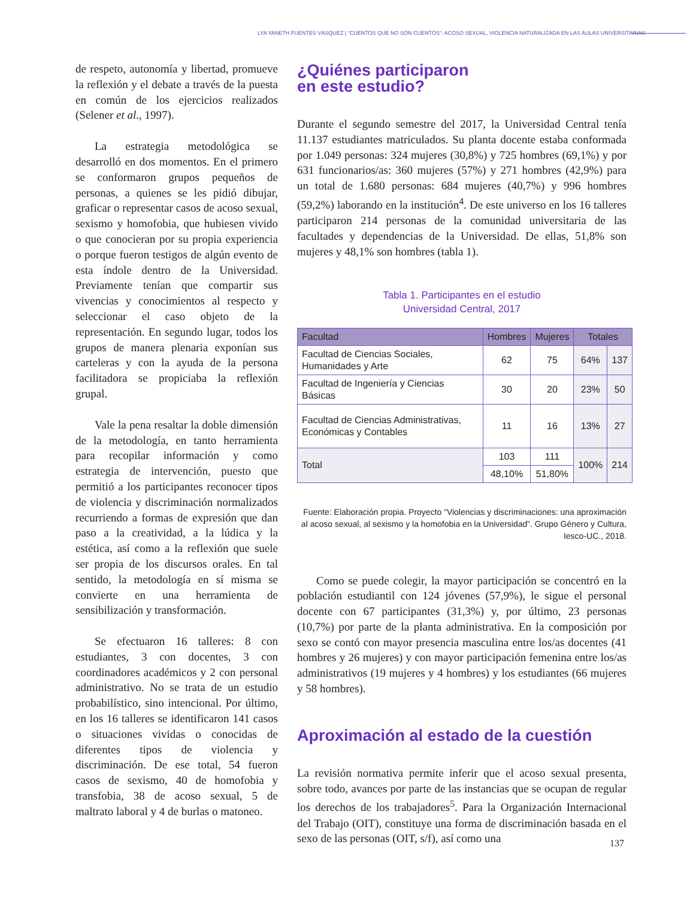LYA YANETH FUENTES VÁSQUEZ | “CUENTOS QUE NO SON CUENTOS”: ACOSO SEXUAL, VIOLENCIA NATURALIZADA EN LAS AULAS UNIVERSITARIAS
de respeto, autonomía y libertad, promueve la reflexión y el debate a través de la puesta en común de los ejercicios realizados (Selener et al., 1997).
La estrategia metodológica se desarrolló en dos momentos. En el primero se conformaron grupos pequeños de personas, a quienes se les pidió dibujar, graficar o representar casos de acoso sexual, sexismo y homofobia, que hubiesen vivido o que conocieran por su propia experiencia o porque fueron testigos de algún evento de esta índole dentro de la Universidad. Previamente tenían que compartir sus vivencias y conocimientos al respecto y seleccionar el caso objeto de la representación. En segundo lugar, todos los grupos de manera plenaria exponían sus carteleras y con la ayuda de la persona facilitadora se propiciaba la reflexión grupal.
Vale la pena resaltar la doble dimensión de la metodología, en tanto herramienta para recopilar información y como estrategia de intervención, puesto que permitió a los participantes reconocer tipos de violencia y discriminación normalizados recurriendo a formas de expresión que dan paso a la creatividad, a la lúdica y la estética, así como a la reflexión que suele ser propia de los discursos orales. En tal sentido, la metodología en sí misma se convierte en una herramienta de sensibilización y transformación.
Se efectuaron 16 talleres: 8 con estudiantes, 3 con docentes, 3 con coordinadores académicos y 2 con personal administrativo. No se trata de un estudio probabilístico, sino intencional. Por último, en los 16 talleres se identificaron 141 casos o situaciones vividas o conocidas de diferentes tipos de violencia y discriminación. De ese total, 54 fueron casos de sexismo, 40 de homofobia y transfobia, 38 de acoso sexual, 5 de maltrato laboral y 4 de burlas o matoneo.
¿Quiénes participaron
en este estudio?
Durante el segundo semestre del 2017, la Universidad Central tenía 11.137 estudiantes matriculados. Su planta docente estaba conformada por 1.049 personas: 324 mujeres (30,8%) y 725 hombres (69,1%) y por 631 funcionarios/as: 360 mujeres (57%) y 271 hombres (42,9%) para un total de 1.680 personas: 684 mujeres (40,7%) y 996 hombres (59,2%) laborando en la institución<sup>4</sup>. De este universo en los 16 talleres participaron 214 personas de la comunidad universitaria de las facultades y dependencias de la Universidad. De ellas, 51,8% son mujeres y 48,1% son hombres (tabla 1).
Tabla 1. Participantes en el estudio
Universidad Central, 2017
| Facultad | Hombres | Mujeres | Totales | |
| --- | --- | --- | --- | --- |
| Facultad de Ciencias Sociales, Humanidades y Arte | 62 | 75 | 64% | 137 |
| Facultad de Ingeniería y Ciencias Básicas | 30 | 20 | 23% | 50 |
| Facultad de Ciencias Administrativas, Económicas y Contables | 11 | 16 | 13% | 27 |
| Total | 103 | 111 | 100% | 214 |
| | 48,10% | 51,80% | | |
Fuente: Elaboración propia. Proyecto “Violencias y discriminaciones: una aproximación al acoso sexual, al sexismo y la homofobia en la Universidad”. Grupo Género y Cultura, Iesco-UC., 2018.
Como se puede colegir, la mayor participación se concentró en la población estudiantil con 124 jóvenes (57,9%), le sigue el personal docente con 67 participantes (31,3%) y, por último, 23 personas (10,7%) por parte de la planta administrativa. En la composición por sexo se contó con mayor presencia masculina entre los/as docentes (41 hombres y 26 mujeres) y con mayor participación femenina entre los/as administrativos (19 mujeres y 4 hombres) y los estudiantes (66 mujeres y 58 hombres).
Aproximación al estado de la cuestión
La revisión normativa permite inferir que el acoso sexual presenta, sobre todo, avances por parte de las instancias que se ocupan de regular los derechos de los trabajadores<sup>5</sup>. Para la Organización Internacional del Trabajo (OIT), constituye una forma de discriminación basada en el sexo de las personas (OIT, s/f), así como una
137